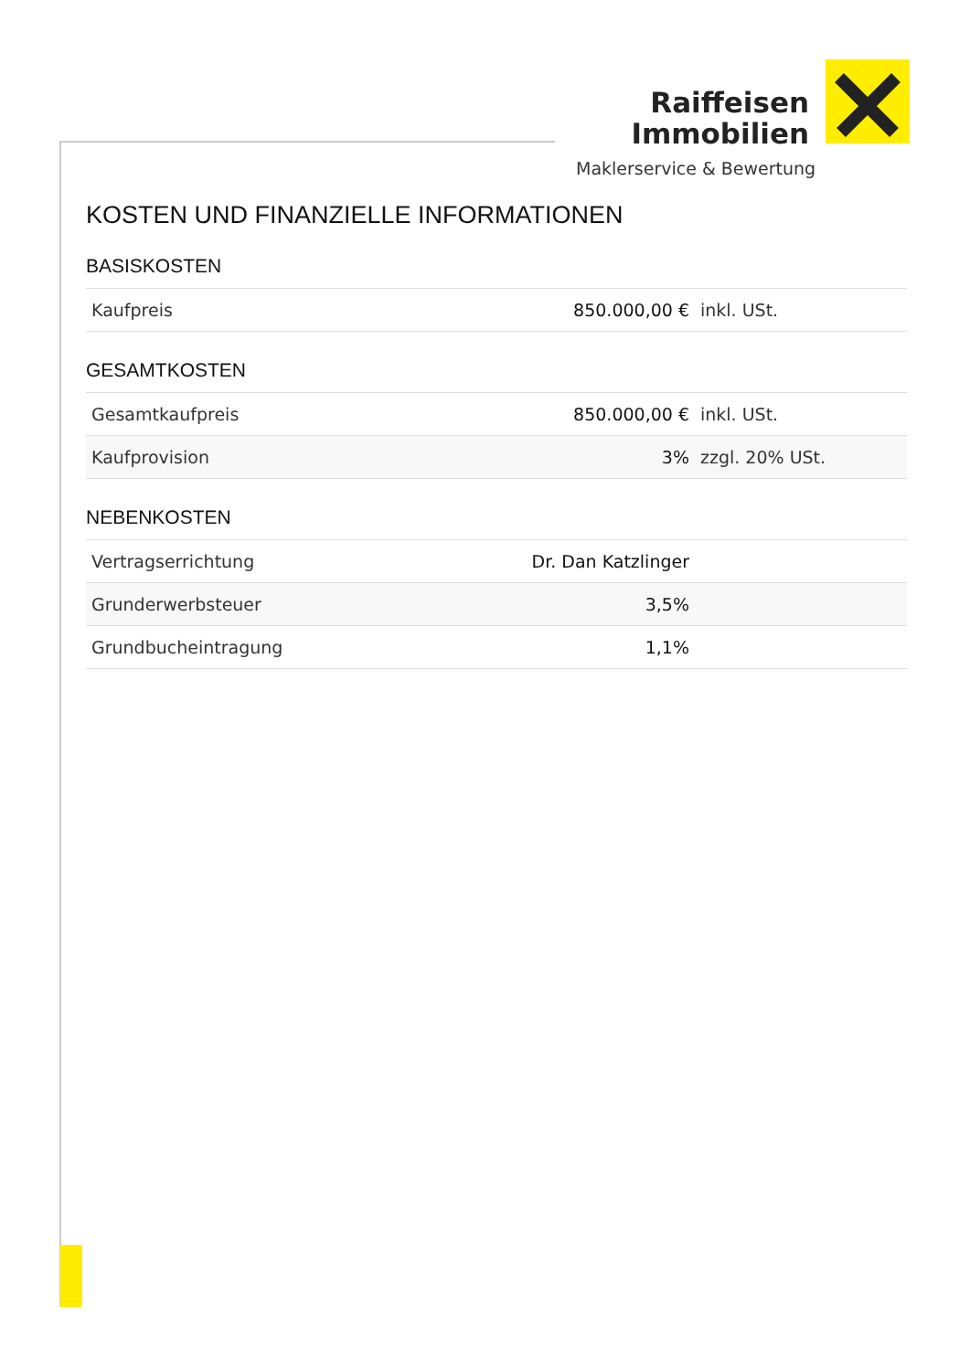Raiffeisen
Immobilien
Maklerservice & Bewertung
KOSTEN UND FINANZIELLE INFORMATIONEN
BASISKOSTEN
| Kaufpreis | 850.000,00 € | inkl. USt. |
GESAMTKOSTEN
| Gesamtkaufpreis | 850.000,00 € | inkl. USt. |
| Kaufprovision | 3% | zzgl. 20% USt. |
NEBENKOSTEN
| Vertragserrichtung | Dr. Dan Katzlinger | |
| Grunderwerbsteuer | 3,5% | |
| Grundbucheintragung | 1,1% | |